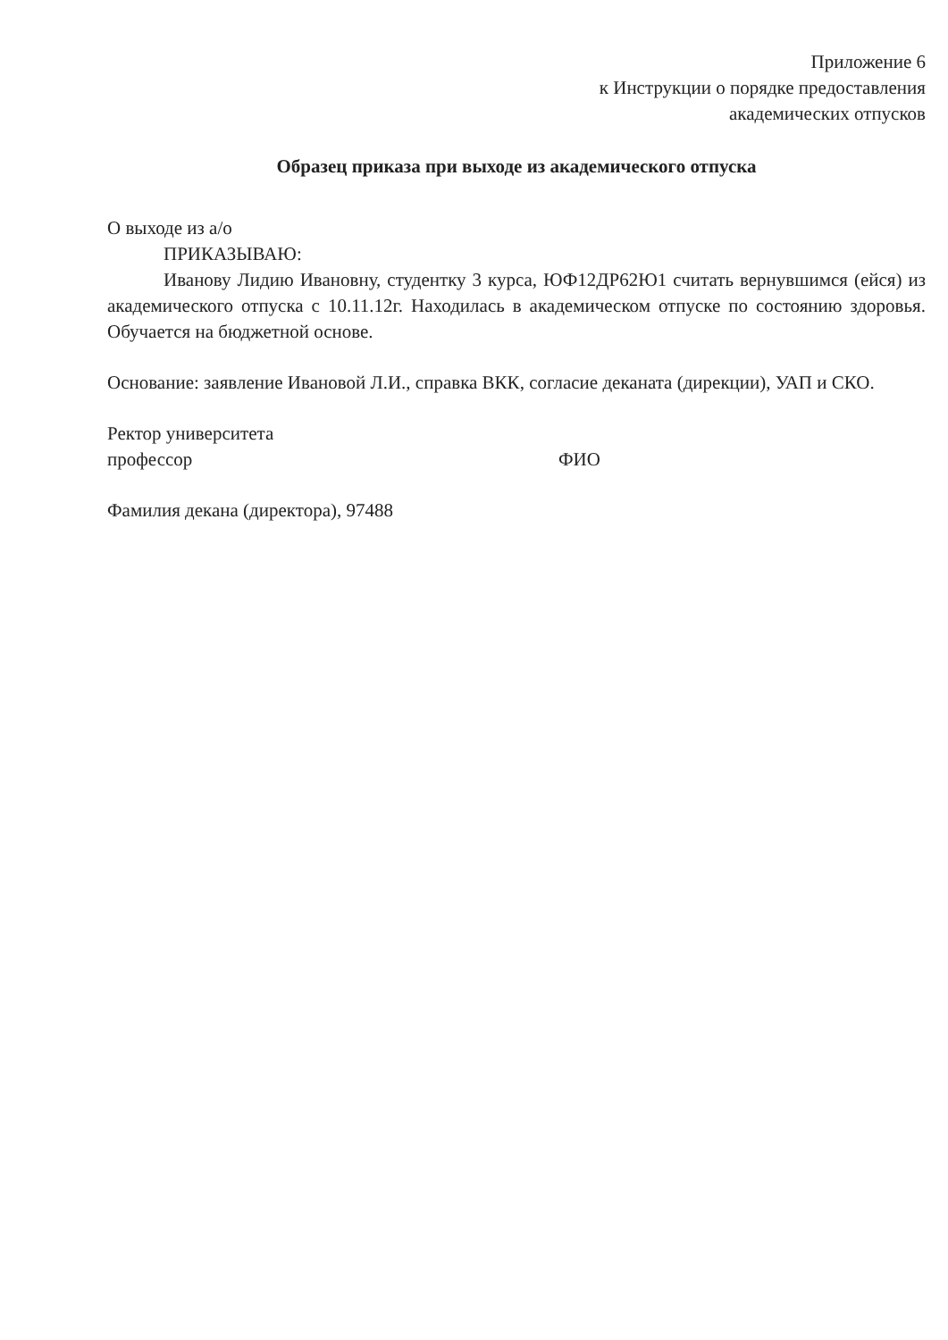Приложение 6
к Инструкции о порядке предоставления
академических отпусков
Образец приказа при выходе из академического отпуска
О выходе из а/о
ПРИКАЗЫВАЮ:
Иванову Лидию Ивановну, студентку 3 курса, ЮФ12ДР62Ю1 считать вернувшимся (ейся) из академического отпуска с 10.11.12г. Находилась в академическом отпуске по состоянию здоровья. Обучается на бюджетной основе.
Основание: заявление Ивановой Л.И., справка ВКК, согласие деканата (дирекции), УАП и СКО.
Ректор университета
профессор ФИО
Фамилия декана (директора), 97488